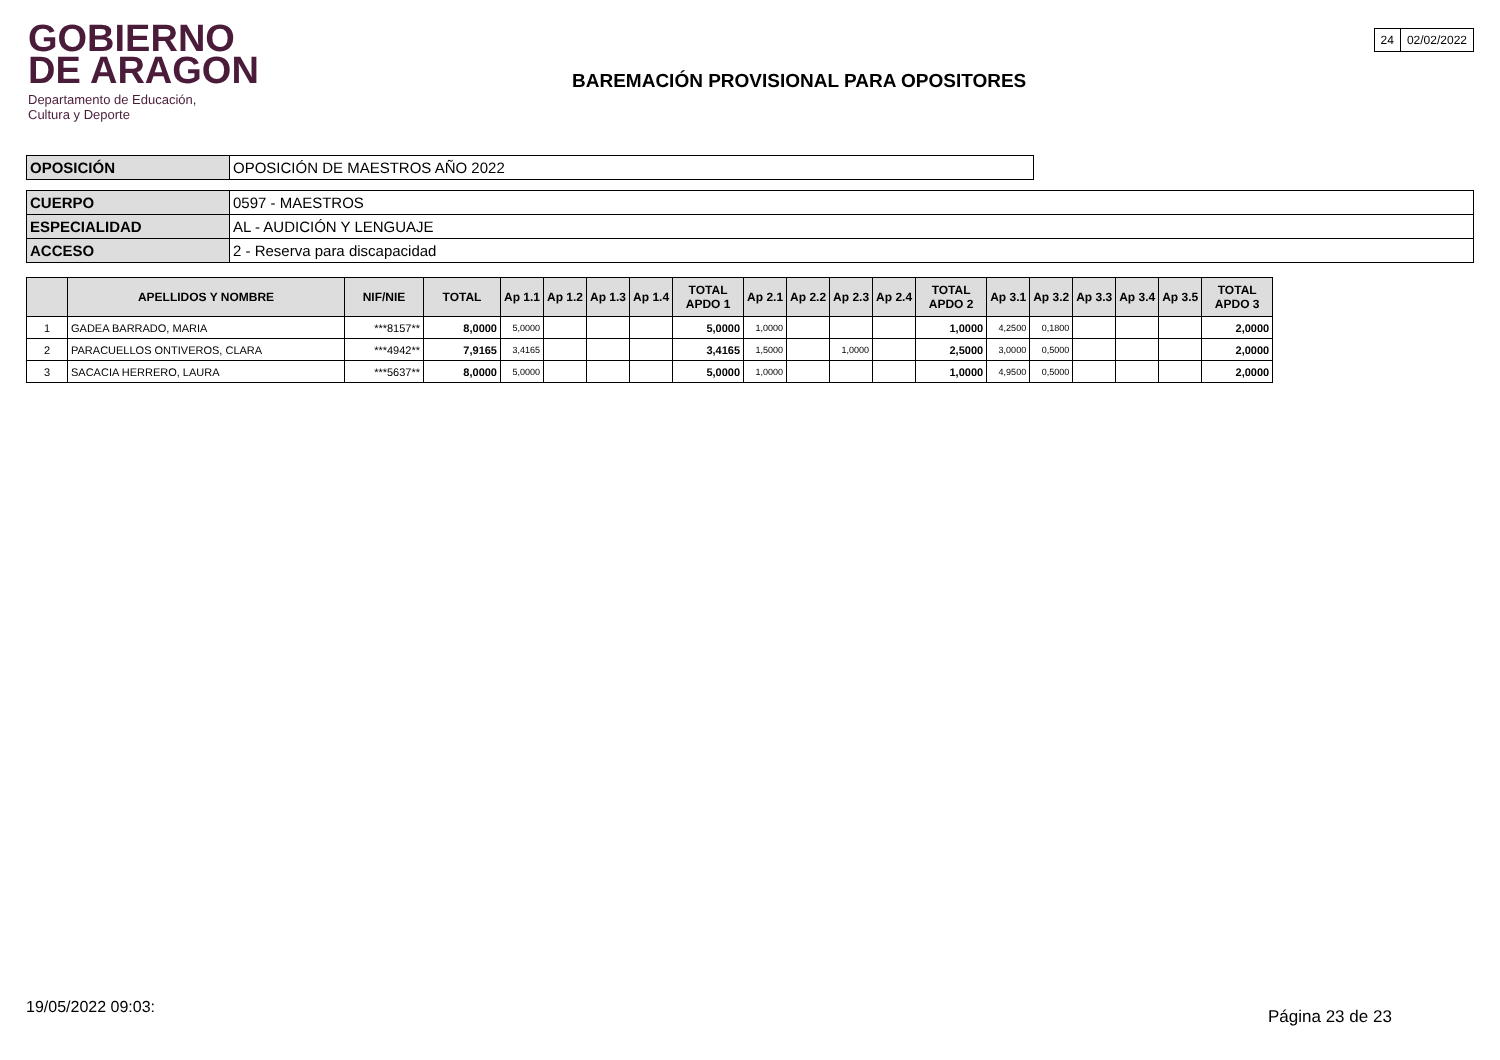GOBIERNO
DE ARAGON
Departamento de Educación,
Cultura y Deporte
BAREMACIÓN PROVISIONAL PARA OPOSITORES
| 24 | 02/02/2022 |
| OPOSICIÓN | OPOSICIÓN DE MAESTROS AÑO 2022 |
| CUERPO | 0597 - MAESTROS |
| ESPECIALIDAD | AL - AUDICIÓN Y LENGUAJE |
| ACCESO | 2 - Reserva para discapacidad |
| | APELLIDOS Y NOMBRE | NIF/NIE | TOTAL | Ap 1.1 | Ap 1.2 | Ap 1.3 | Ap 1.4 | TOTAL APDO 1 | Ap 2.1 | Ap 2.2 | Ap 2.3 | Ap 2.4 | TOTAL APDO 2 | Ap 3.1 | Ap 3.2 | Ap 3.3 | Ap 3.4 | Ap 3.5 | TOTAL APDO 3 |
| --- | --- | --- | --- | --- | --- | --- | --- | --- | --- | --- | --- | --- | --- | --- | --- | --- | --- | --- | --- |
| 1 | GADEA BARRADO, MARIA | ***8157** | 8,0000 | 5,0000 | | | | 5,0000 | 1,0000 | | | | 1,0000 | 4,2500 | 0,1800 | | | | 2,0000 |
| 2 | PARACUELLOS ONTIVEROS, CLARA | ***4942** | 7,9165 | 3,4165 | | | | 3,4165 | 1,5000 | | 1,0000 | | 2,5000 | 3,0000 | 0,5000 | | | | 2,0000 |
| 3 | SACACIA HERRERO, LAURA | ***5637** | 8,0000 | 5,0000 | | | | 5,0000 | 1,0000 | | | | 1,0000 | 4,9500 | 0,5000 | | | | 2,0000 |
19/05/2022 09:03: Página 23 de 23